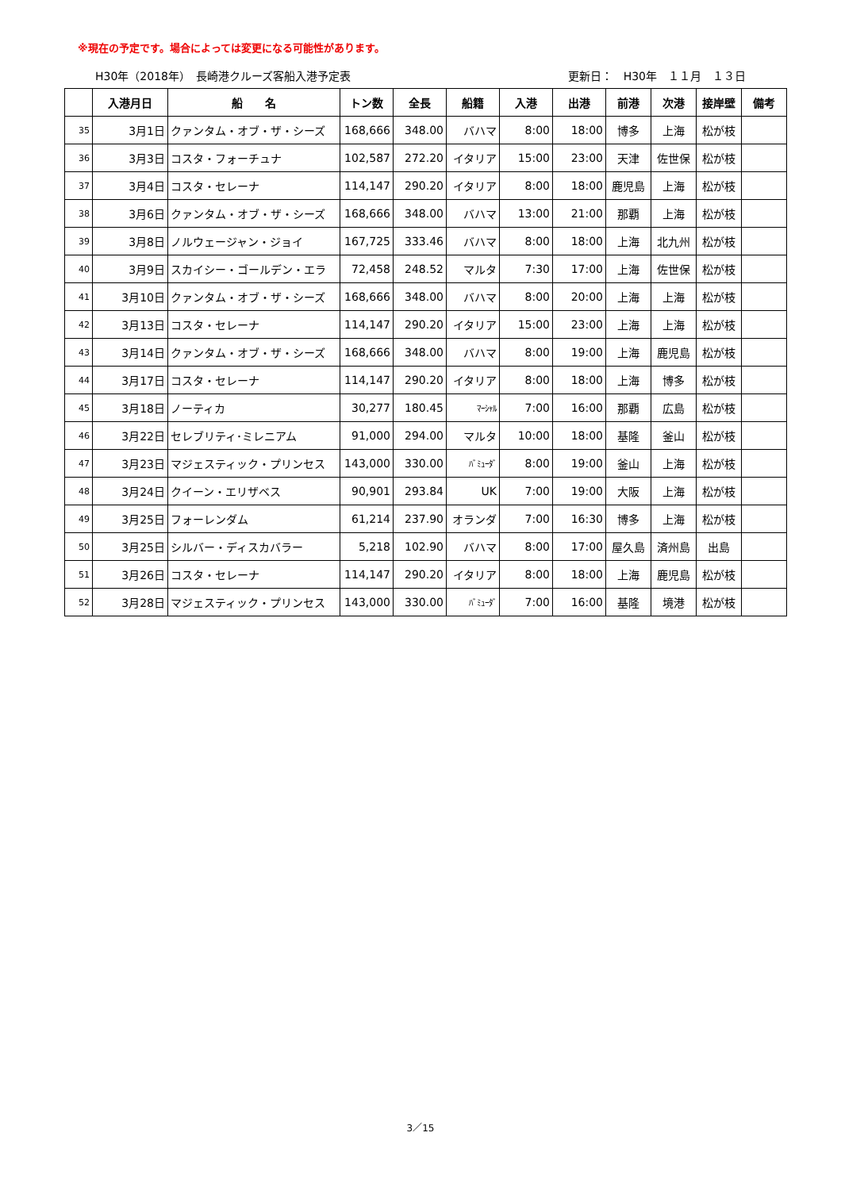※現在の予定です。場合によっては変更になる可能性があります。
H30年（2018年）　長崎港クルーズ客船入港予定表 更新日：　H30年　１１月　１３日
| | 入港月日 | 船 名 | トン数 | 全長 | 船籍 | 入港 | 出港 | 前港 | 次港 | 接岸壁 | 備考 |
| --- | --- | --- | --- | --- | --- | --- | --- | --- | --- | --- | --- |
| 35 | 3月1日 | クァンタム・オブ・ザ・シーズ | 168,666 | 348.00 | バハマ | 8:00 | 18:00 | 博多 | 上海 | 松が枝 | |
| 36 | 3月3日 | コスタ・フォーチュナ | 102,587 | 272.20 | イタリア | 15:00 | 23:00 | 天津 | 佐世保 | 松が枝 | |
| 37 | 3月4日 | コスタ・セレーナ | 114,147 | 290.20 | イタリア | 8:00 | 18:00 | 鹿児島 | 上海 | 松が枝 | |
| 38 | 3月6日 | クァンタム・オブ・ザ・シーズ | 168,666 | 348.00 | バハマ | 13:00 | 21:00 | 那覇 | 上海 | 松が枝 | |
| 39 | 3月8日 | ノルウェージャン・ジョイ | 167,725 | 333.46 | バハマ | 8:00 | 18:00 | 上海 | 北九州 | 松が枝 | |
| 40 | 3月9日 | スカイシー・ゴールデン・エラ | 72,458 | 248.52 | マルタ | 7:30 | 17:00 | 上海 | 佐世保 | 松が枝 | |
| 41 | 3月10日 | クァンタム・オブ・ザ・シーズ | 168,666 | 348.00 | バハマ | 8:00 | 20:00 | 上海 | 上海 | 松が枝 | |
| 42 | 3月13日 | コスタ・セレーナ | 114,147 | 290.20 | イタリア | 15:00 | 23:00 | 上海 | 上海 | 松が枝 | |
| 43 | 3月14日 | クァンタム・オブ・ザ・シーズ | 168,666 | 348.00 | バハマ | 8:00 | 19:00 | 上海 | 鹿児島 | 松が枝 | |
| 44 | 3月17日 | コスタ・セレーナ | 114,147 | 290.20 | イタリア | 8:00 | 18:00 | 上海 | 博多 | 松が枝 | |
| 45 | 3月18日 | ノーティカ | 30,277 | 180.45 | ﾏｰｼｬﾙ | 7:00 | 16:00 | 那覇 | 広島 | 松が枝 | |
| 46 | 3月22日 | セレブリティ･ミレニアム | 91,000 | 294.00 | マルタ | 10:00 | 18:00 | 基隆 | 釜山 | 松が枝 | |
| 47 | 3月23日 | マジェスティック・プリンセス | 143,000 | 330.00 | ﾊﾞﾐｭｰﾀﾞ | 8:00 | 19:00 | 釜山 | 上海 | 松が枝 | |
| 48 | 3月24日 | クイーン・エリザベス | 90,901 | 293.84 | UK | 7:00 | 19:00 | 大阪 | 上海 | 松が枝 | |
| 49 | 3月25日 | フォーレンダム | 61,214 | 237.90 | オランダ | 7:00 | 16:30 | 博多 | 上海 | 松が枝 | |
| 50 | 3月25日 | シルバー・ディスカバラー | 5,218 | 102.90 | バハマ | 8:00 | 17:00 | 屋久島 | 済州島 | 出島 | |
| 51 | 3月26日 | コスタ・セレーナ | 114,147 | 290.20 | イタリア | 8:00 | 18:00 | 上海 | 鹿児島 | 松が枝 | |
| 52 | 3月28日 | マジェスティック・プリンセス | 143,000 | 330.00 | ﾊﾞﾐｭｰﾀﾞ | 7:00 | 16:00 | 基隆 | 境港 | 松が枝 | |
3／15